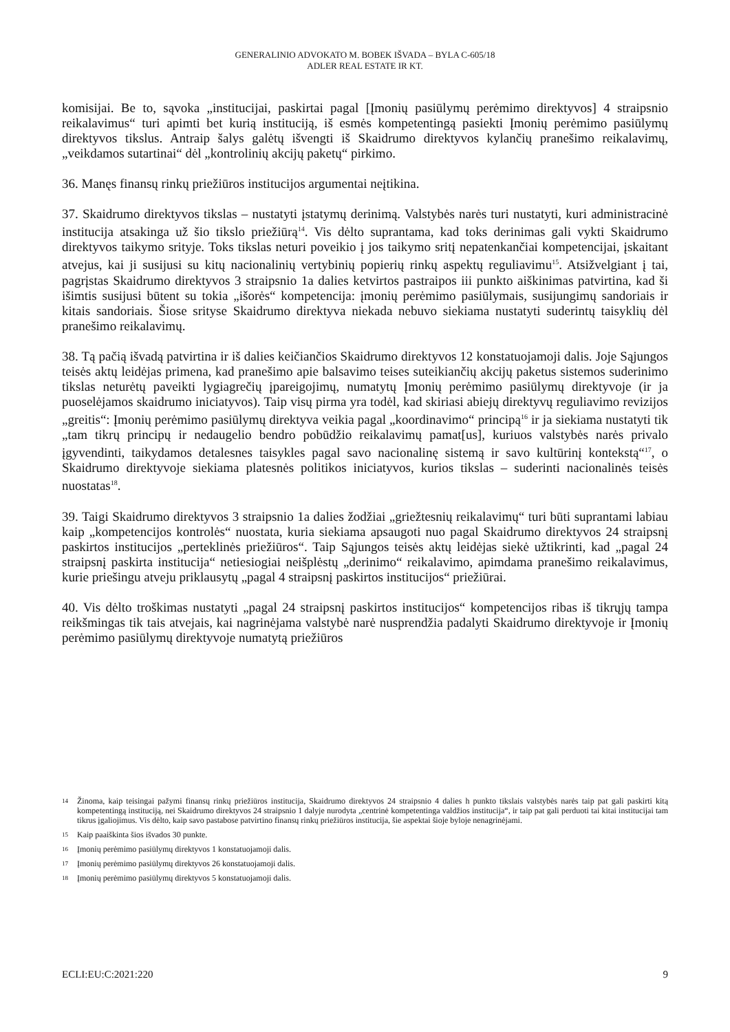GENERALINIO ADVOKATO M. BOBEK IŠVADA – BYLA C-605/18
ADLER REAL ESTATE IR KT.
komisijai. Be to, sąvoka „institucijai, paskirtai pagal [Įmonių pasiūlymų perėmimo direktyvos] 4 straipsnio reikalavimus“ turi apimti bet kurią instituciją, iš esmės kompetentingą pasiekti Įmonių perėmimo pasiūlymų direktyvos tikslus. Antraip šalys galėtų išvengti iš Skaidrumo direktyvos kylančių pranešimo reikalavimų, „veikdamos sutartinai“ dėl „kontrolinių akcijų paketų“ pirkimo.
36. Manęs finansų rinkų priežiūros institucijos argumentai neįtikina.
37. Skaidrumo direktyvos tikslas – nustatyti įstatymų derinimą. Valstybės narės turi nustatyti, kuri administracinė institucija atsakinga už šio tikslo priežiūrą<sup>14</sup>. Vis dėlto suprantama, kad toks derinimas gali vykti Skaidrumo direktyvos taikymo srityje. Toks tikslas neturi poveikio į jos taikymo sritį nepatenkančiai kompetencijai, įskaitant atvejus, kai ji susijusi su kitų nacionalinių vertybinių popierių rinkų aspektų reguliavimu<sup>15</sup>. Atsižvelgiant į tai, pagrįstas Skaidrumo direktyvos 3 straipsnio 1a dalies ketvirtos pastraipos iii punkto aiškinimas patvirtina, kad ši išimtis susijusi būtent su tokia „išorės“ kompetencija: įmonių perėmimo pasiūlymais, susijungimų sandoriais ir kitais sandoriais. Šiose srityse Skaidrumo direktyva niekada nebuvo siekiama nustatyti suderintų taisyklių dėl pranešimo reikalavimų.
38. Tą pačią išvadą patvirtina ir iš dalies keičiančios Skaidrumo direktyvos 12 konstatuojamoji dalis. Joje Sąjungos teisės aktų leidėjas primena, kad pranešimo apie balsavimo teises suteikiančių akcijų paketus sistemos suderinimo tikslas neturėtų paveikti lygiagrečių įpareigojimų, numatytų Įmonių perėmimo pasiūlymų direktyvoje (ir ja puoselėjamos skaidrumo iniciatyvos). Taip visų pirma yra todėl, kad skiriasi abiejų direktyvų reguliavimo revizijos „greitis“: Įmonių perėmimo pasiūlymų direktyva veikia pagal „koordinavimo“ principą<sup>16</sup> ir ja siekiama nustatyti tik „tam tikrų principų ir nedaugelio bendro pobūdžio reikalavimų pamat[us], kuriuos valstybės narės privalo įgyvendinti, taikydamos detalesnes taisykles pagal savo nacionalinę sistemą ir savo kultūrinį kontekstą“<sup>17</sup>, o Skaidrumo direktyvoje siekiama platesnės politikos iniciatyvos, kurios tikslas – suderinti nacionalinės teisės nuostatas<sup>18</sup>.
39. Taigi Skaidrumo direktyvos 3 straipsnio 1a dalies žodžiai „griežtesnių reikalavimų“ turi būti suprantami labiau kaip „kompetencijos kontrolės“ nuostata, kuria siekiama apsaugoti nuo pagal Skaidrumo direktyvos 24 straipsnį paskirtos institucijos „perteklinės priežiūros“. Taip Sąjungos teisės aktų leidėjas siekė užtikrinti, kad „pagal 24 straipsnį paskirta institucija“ netiesiogiai neišplėstų „derinimo“ reikalavimo, apimdama pranešimo reikalavimus, kurie priešingu atveju priklausytų „pagal 4 straipsnį paskirtos institucijos“ priežiūrai.
40. Vis dėlto troškimas nustatyti „pagal 24 straipsnį paskirtos institucijos“ kompetencijos ribas iš tikrųjų tampa reikšmingas tik tais atvejais, kai nagrinėjama valstybė narė nusprendžia padalyti Skaidrumo direktyvoje ir Įmonių perėmimo pasiūlymų direktyvoje numatytą priežiūros
14 Žinoma, kaip teisingai pažymi finansų rinkų priežiūros institucija, Skaidrumo direktyvos 24 straipsnio 4 dalies h punkto tikslais valstybės narės taip pat gali paskirti kitą kompetentingą instituciją, nei Skaidrumo direktyvos 24 straipsnio 1 dalyje nurodyta „centrinė kompetentinga valdžios institucija“, ir taip pat gali perduoti tai kitai institucijai tam tikrus įgaliojimus. Vis dėlto, kaip savo pastabose patvirtino finansų rinkų priežiūros institucija, šie aspektai šioje byloje nenagrinėjami.
15 Kaip paaiškinta šios išvados 30 punkte.
16 Įmonių perėmimo pasiūlymų direktyvos 1 konstatuojamoji dalis.
17 Įmonių perėmimo pasiūlymų direktyvos 26 konstatuojamoji dalis.
18 Įmonių perėmimo pasiūlymų direktyvos 5 konstatuojamoji dalis.
ECLI:EU:C:2021:220 9